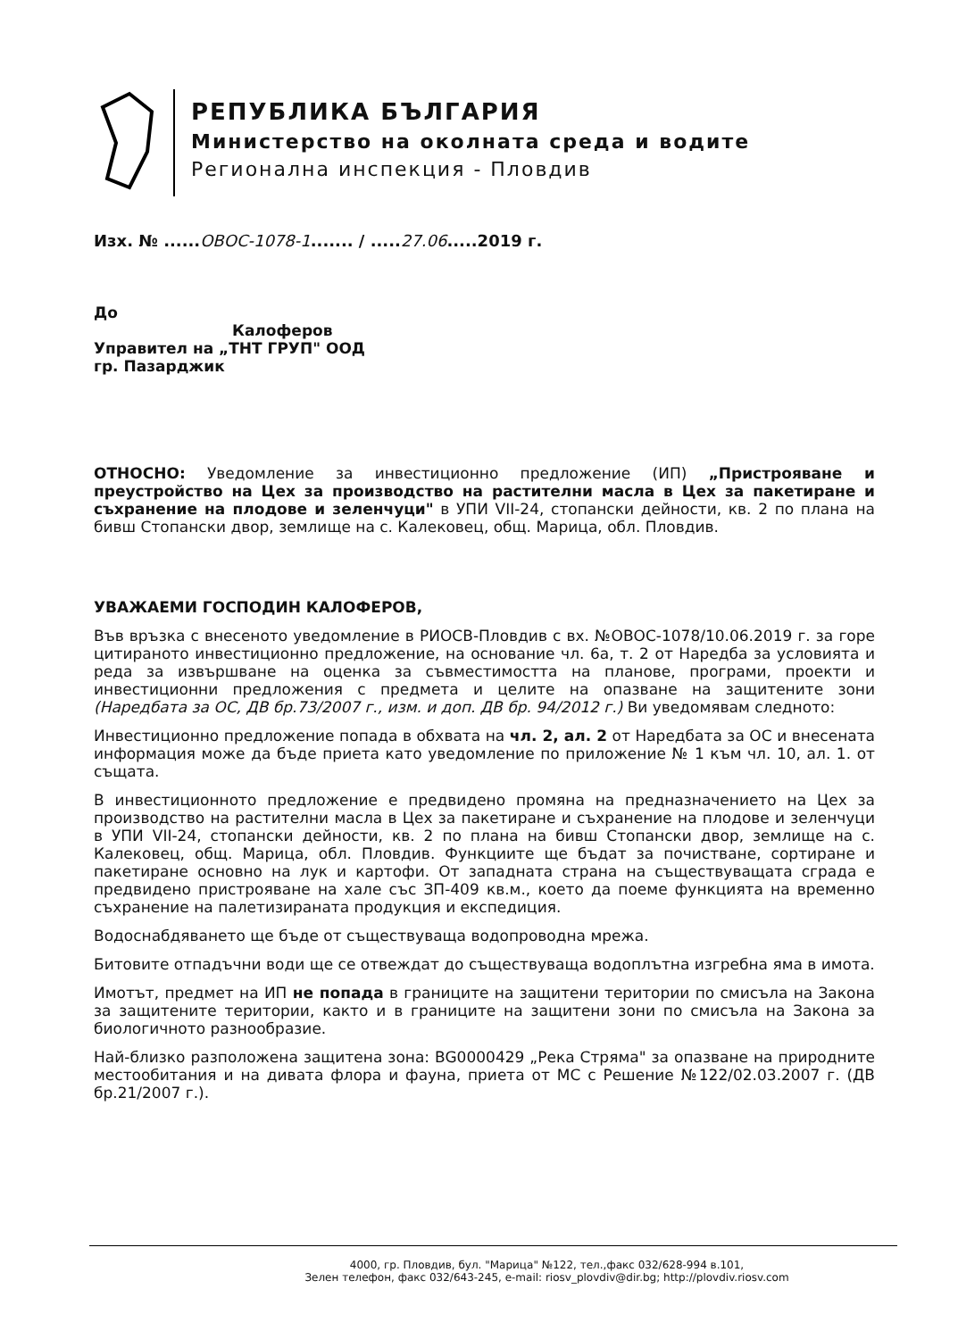РЕПУБЛИКА БЪЛГАРИЯ
Министерство на околната среда и водите
Регионална инспекция - Пловдив
Изх. № ......ОВОС-1078-1....... / .....27.06.....2019 г.
До
Калоферов
Управител на „ТНТ ГРУП" ООД
гр. Пазарджик
ОТНОСНО: Уведомление за инвестиционно предложение (ИП) „Пристрояване и преустройство на Цех за производство на растителни масла в Цех за пакетиране и съхранение на плодове и зеленчуци" в УПИ VII-24, стопански дейности, кв. 2 по плана на бивш Стопански двор, землище на с. Калековец, общ. Марица, обл. Пловдив.
УВАЖАЕМИ ГОСПОДИН КАЛОФЕРОВ,
Във връзка с внесеното уведомление в РИОСВ-Пловдив с вх. №ОВОС-1078/10.06.2019 г. за горе цитираното инвестиционно предложение, на основание чл. 6а, т. 2 от Наредба за условията и реда за извършване на оценка за съвместимостта на планове, програми, проекти и инвестиционни предложения с предмета и целите на опазване на защитените зони (Наредбата за ОС, ДВ бр.73/2007 г., изм. и доп. ДВ бр. 94/2012 г.) Ви уведомявам следното:
Инвестиционно предложение попада в обхвата на чл. 2, ал. 2 от Наредбата за ОС и внесената информация може да бъде приета като уведомление по приложение № 1 към чл. 10, ал. 1. от същата.
В инвестиционното предложение е предвидено промяна на предназначението на Цех за производство на растителни масла в Цех за пакетиране и съхранение на плодове и зеленчуци в УПИ VII-24, стопански дейности, кв. 2 по плана на бивш Стопански двор, землище на с. Калековец, общ. Марица, обл. Пловдив. Функциите ще бъдат за почистване, сортиране и пакетиране основно на лук и картофи. От западната страна на съществуващата сграда е предвидено пристрояване на хале със ЗП-409 кв.м., което да поеме функцията на временно съхранение на палетизираната продукция и експедиция.
Водоснабдяването ще бъде от съществуваща водопроводна мрежа.
Битовите отпадъчни води ще се отвеждат до съществуваща водоплътна изгребна яма в имота.
Имотът, предмет на ИП не попада в границите на защитени територии по смисъла на Закона за защитените територии, както и в границите на защитени зони по смисъла на Закона за биологичното разнообразие.
Най-близко разположена защитена зона: BG0000429 „Река Стряма" за опазване на природните местообитания и на дивата флора и фауна, приета от МС с Решение №122/02.03.2007 г. (ДВ бр.21/2007 г.).
4000, гр. Пловдив, бул. "Марица" №122, тел.,факс 032/628-994 в.101,
Зелен телефон, факс 032/643-245, e-mail: riosv_plovdiv@dir.bg; http://plovdiv.riosv.com